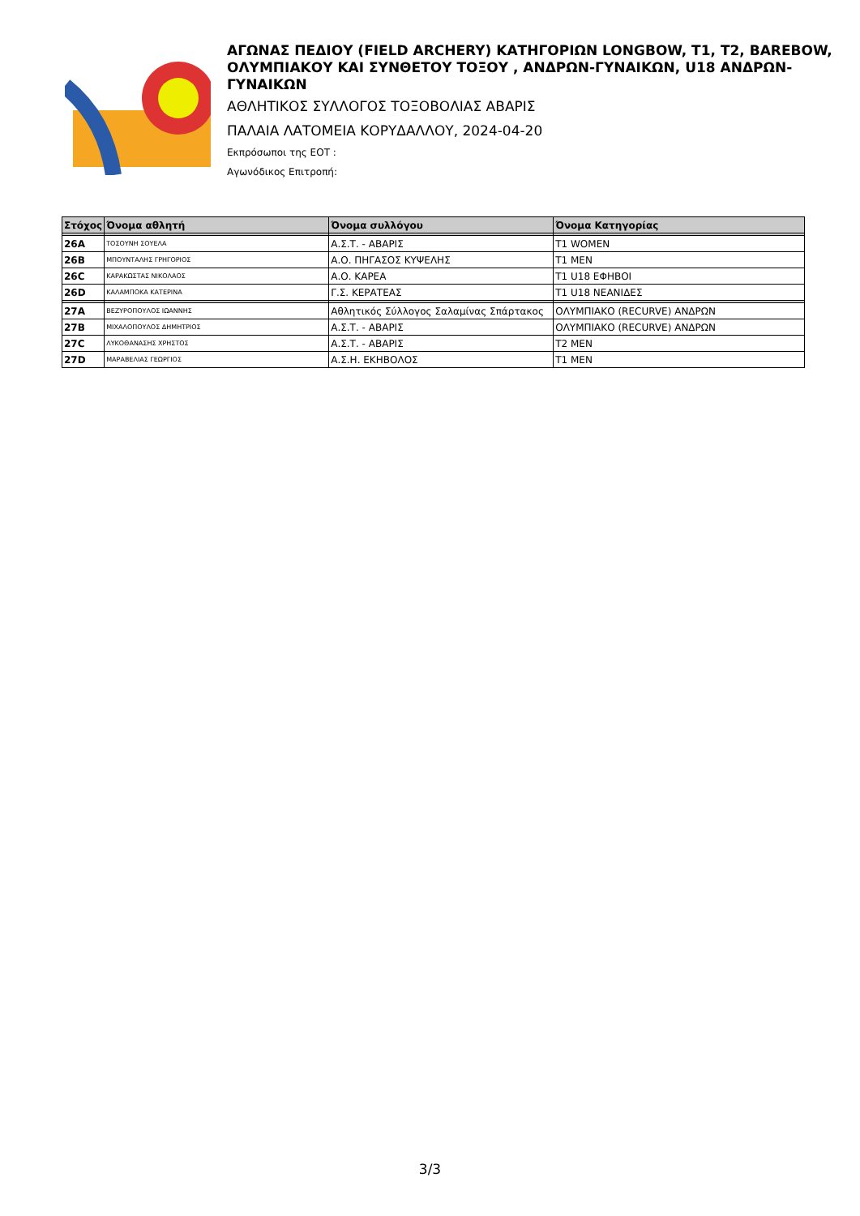ΑΓΩΝΑΣ ΠΕΔΙΟΥ (FIELD ARCHERY) ΚΑΤΗΓΟΡΙΩΝ LONGBOW, T1, T2, BAREBOW, ΟΛΥΜΠΙΑΚΟΥ ΚΑΙ ΣΥΝΘΕΤΟΥ ΤΟΞΟΥ , ΑΝΔΡΩΝ-ΓΥΝΑΙΚΩΝ, U18 ΑΝΔΡΩΝ-ΓΥΝΑΙΚΩΝ
ΑΘΛΗΤΙΚΟΣ ΣΥΛΛΟΓΟΣ ΤΟΞΟΒΟΛΙΑΣ ΑΒΑΡΙΣ
ΠΑΛΑΙΑ ΛΑΤΟΜΕΙΑ ΚΟΡΥΔΑΛΛΟΥ, 2024-04-20
Εκπρόσωποι της ΕΟΤ :
Αγωνόδικος Επιτροπή:
| Στόχος | Όνομα αθλητή | Όνομα συλλόγου | Όνομα Κατηγορίας |
| --- | --- | --- | --- |
| 26A | ΤΟΣΟΥΝΗ ΣΟΥΕΛΑ | Α.Σ.Τ. - ΑΒΑΡΙΣ | T1 WOMEN |
| 26B | ΜΠΟΥΝΤΑΛΗΣ ΓΡΗΓΟΡΙΟΣ | Α.Ο. ΠΗΓΑΣΟΣ ΚΥΨΕΛΗΣ | T1 MEN |
| 26C | ΚΑΡΑΚΩΣΤΑΣ ΝΙΚΟΛΑΟΣ | Α.Ο. ΚΑΡΕΑ | T1 U18 ΕΦΗΒΟΙ |
| 26D | ΚΑΛΑΜΠΟΚΑ ΚΑΤΕΡΙΝΑ | Γ.Σ. ΚΕΡΑΤΕΑΣ | T1 U18 ΝΕΑΝΙΔΕΣ |
| 27A | ΒΕΖΥΡΟΠΟΥΛΟΣ ΙΩΑΝΝΗΣ | Αθλητικός Σύλλογος Σαλαμίνας Σπάρτακος | ΟΛΥΜΠΙΑΚΟ (RECURVE) ΑΝΔΡΩΝ |
| 27B | ΜΙΧΑΛΟΠΟΥΛΟΣ ΔΗΜΗΤΡΙΟΣ | Α.Σ.Τ. - ΑΒΑΡΙΣ | ΟΛΥΜΠΙΑΚΟ (RECURVE) ΑΝΔΡΩΝ |
| 27C | ΛΥΚΟΘΑΝΑΣΗΣ ΧΡΗΣΤΟΣ | Α.Σ.Τ. - ΑΒΑΡΙΣ | T2 MEN |
| 27D | ΜΑΡΑΒΕΛΙΑΣ ΓΕΩΡΓΙΟΣ | Α.Σ.Η. ΕΚΗΒΟΛΟΣ | T1 MEN |
3/3